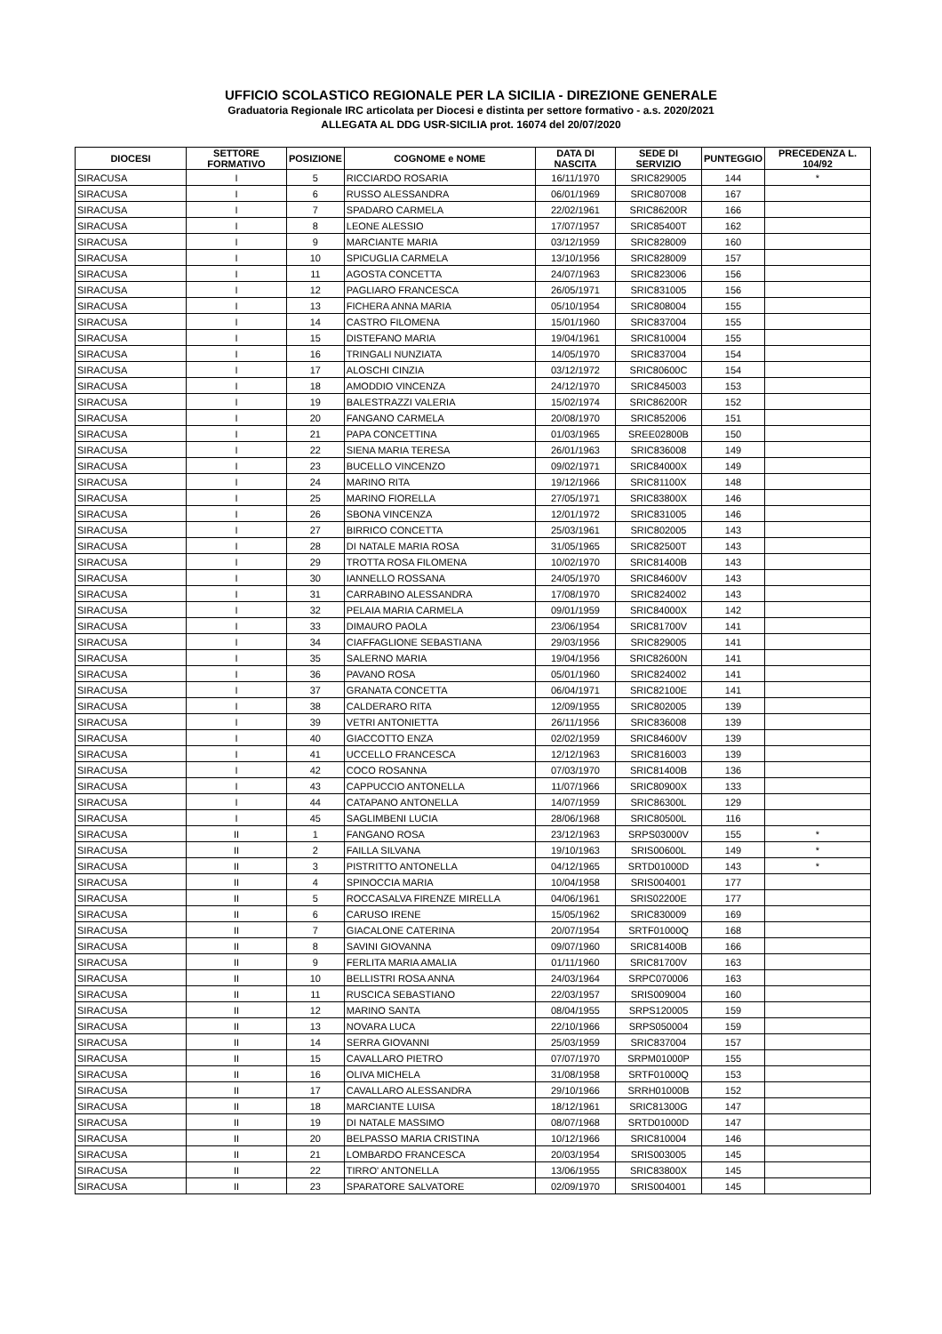UFFICIO SCOLASTICO REGIONALE PER LA SICILIA - DIREZIONE GENERALE
Graduatoria Regionale IRC articolata per Diocesi e distinta per settore formativo - a.s. 2020/2021
ALLEGATA AL DDG USR-SICILIA prot. 16074 del 20/07/2020
| DIOCESI | SETTORE FORMATIVO | POSIZIONE | COGNOME e NOME | DATA DI NASCITA | SEDE DI SERVIZIO | PUNTEGGIO | PRECEDENZA L. 104/92 |
| --- | --- | --- | --- | --- | --- | --- | --- |
| SIRACUSA | I | 5 | RICCIARDO ROSARIA | 16/11/1970 | SRIC829005 | 144 | * |
| SIRACUSA | I | 6 | RUSSO ALESSANDRA | 06/01/1969 | SRIC807008 | 167 | |
| SIRACUSA | I | 7 | SPADARO CARMELA | 22/02/1961 | SRIC86200R | 166 | |
| SIRACUSA | I | 8 | LEONE ALESSIO | 17/07/1957 | SRIC85400T | 162 | |
| SIRACUSA | I | 9 | MARCIANTE MARIA | 03/12/1959 | SRIC828009 | 160 | |
| SIRACUSA | I | 10 | SPICUGLIA CARMELA | 13/10/1956 | SRIC828009 | 157 | |
| SIRACUSA | I | 11 | AGOSTA CONCETTA | 24/07/1963 | SRIC823006 | 156 | |
| SIRACUSA | I | 12 | PAGLIARO FRANCESCA | 26/05/1971 | SRIC831005 | 156 | |
| SIRACUSA | I | 13 | FICHERA ANNA MARIA | 05/10/1954 | SRIC808004 | 155 | |
| SIRACUSA | I | 14 | CASTRO FILOMENA | 15/01/1960 | SRIC837004 | 155 | |
| SIRACUSA | I | 15 | DISTEFANO MARIA | 19/04/1961 | SRIC810004 | 155 | |
| SIRACUSA | I | 16 | TRINGALI NUNZIATA | 14/05/1970 | SRIC837004 | 154 | |
| SIRACUSA | I | 17 | ALOSCHI CINZIA | 03/12/1972 | SRIC80600C | 154 | |
| SIRACUSA | I | 18 | AMODDIO VINCENZA | 24/12/1970 | SRIC845003 | 153 | |
| SIRACUSA | I | 19 | BALESTRAZZI VALERIA | 15/02/1974 | SRIC86200R | 152 | |
| SIRACUSA | I | 20 | FANGANO CARMELA | 20/08/1970 | SRIC852006 | 151 | |
| SIRACUSA | I | 21 | PAPA CONCETTINA | 01/03/1965 | SREE02800B | 150 | |
| SIRACUSA | I | 22 | SIENA MARIA TERESA | 26/01/1963 | SRIC836008 | 149 | |
| SIRACUSA | I | 23 | BUCELLO VINCENZO | 09/02/1971 | SRIC84000X | 149 | |
| SIRACUSA | I | 24 | MARINO RITA | 19/12/1966 | SRIC81100X | 148 | |
| SIRACUSA | I | 25 | MARINO FIORELLA | 27/05/1971 | SRIC83800X | 146 | |
| SIRACUSA | I | 26 | SBONA VINCENZA | 12/01/1972 | SRIC831005 | 146 | |
| SIRACUSA | I | 27 | BIRRICO CONCETTA | 25/03/1961 | SRIC802005 | 143 | |
| SIRACUSA | I | 28 | DI NATALE MARIA ROSA | 31/05/1965 | SRIC82500T | 143 | |
| SIRACUSA | I | 29 | TROTTA ROSA FILOMENA | 10/02/1970 | SRIC81400B | 143 | |
| SIRACUSA | I | 30 | IANNELLO ROSSANA | 24/05/1970 | SRIC84600V | 143 | |
| SIRACUSA | I | 31 | CARRABINO ALESSANDRA | 17/08/1970 | SRIC824002 | 143 | |
| SIRACUSA | I | 32 | PELAIA MARIA CARMELA | 09/01/1959 | SRIC84000X | 142 | |
| SIRACUSA | I | 33 | DIMAURO PAOLA | 23/06/1954 | SRIC81700V | 141 | |
| SIRACUSA | I | 34 | CIAFFAGLIONE SEBASTIANA | 29/03/1956 | SRIC829005 | 141 | |
| SIRACUSA | I | 35 | SALERNO MARIA | 19/04/1956 | SRIC82600N | 141 | |
| SIRACUSA | I | 36 | PAVANO ROSA | 05/01/1960 | SRIC824002 | 141 | |
| SIRACUSA | I | 37 | GRANATA CONCETTA | 06/04/1971 | SRIC82100E | 141 | |
| SIRACUSA | I | 38 | CALDERARO RITA | 12/09/1955 | SRIC802005 | 139 | |
| SIRACUSA | I | 39 | VETRI ANTONIETTA | 26/11/1956 | SRIC836008 | 139 | |
| SIRACUSA | I | 40 | GIACCOTTO ENZA | 02/02/1959 | SRIC84600V | 139 | |
| SIRACUSA | I | 41 | UCCELLO FRANCESCA | 12/12/1963 | SRIC816003 | 139 | |
| SIRACUSA | I | 42 | COCO ROSANNA | 07/03/1970 | SRIC81400B | 136 | |
| SIRACUSA | I | 43 | CAPPUCCIO ANTONELLA | 11/07/1966 | SRIC80900X | 133 | |
| SIRACUSA | I | 44 | CATAPANO ANTONELLA | 14/07/1959 | SRIC86300L | 129 | |
| SIRACUSA | I | 45 | SAGLIMBENI LUCIA | 28/06/1968 | SRIC80500L | 116 | |
| SIRACUSA | II | 1 | FANGANO ROSA | 23/12/1963 | SRPS03000V | 155 | * |
| SIRACUSA | II | 2 | FAILLA SILVANA | 19/10/1963 | SRIS00600L | 149 | * |
| SIRACUSA | II | 3 | PISTRITTO ANTONELLA | 04/12/1965 | SRTD01000D | 143 | * |
| SIRACUSA | II | 4 | SPINOCCIA MARIA | 10/04/1958 | SRIS004001 | 177 | |
| SIRACUSA | II | 5 | ROCCASALVA FIRENZE MIRELLA | 04/06/1961 | SRIS02200E | 177 | |
| SIRACUSA | II | 6 | CARUSO IRENE | 15/05/1962 | SRIC830009 | 169 | |
| SIRACUSA | II | 7 | GIACALONE CATERINA | 20/07/1954 | SRTF01000Q | 168 | |
| SIRACUSA | II | 8 | SAVINI GIOVANNA | 09/07/1960 | SRIC81400B | 166 | |
| SIRACUSA | II | 9 | FERLITA MARIA AMALIA | 01/11/1960 | SRIC81700V | 163 | |
| SIRACUSA | II | 10 | BELLISTRI ROSA ANNA | 24/03/1964 | SRPC070006 | 163 | |
| SIRACUSA | II | 11 | RUSCICA SEBASTIANO | 22/03/1957 | SRIS009004 | 160 | |
| SIRACUSA | II | 12 | MARINO SANTA | 08/04/1955 | SRPS120005 | 159 | |
| SIRACUSA | II | 13 | NOVARA LUCA | 22/10/1966 | SRPS050004 | 159 | |
| SIRACUSA | II | 14 | SERRA GIOVANNI | 25/03/1959 | SRIC837004 | 157 | |
| SIRACUSA | II | 15 | CAVALLARO PIETRO | 07/07/1970 | SRPM01000P | 155 | |
| SIRACUSA | II | 16 | OLIVA MICHELA | 31/08/1958 | SRTF01000Q | 153 | |
| SIRACUSA | II | 17 | CAVALLARO ALESSANDRA | 29/10/1966 | SRRH01000B | 152 | |
| SIRACUSA | II | 18 | MARCIANTE LUISA | 18/12/1961 | SRIC81300G | 147 | |
| SIRACUSA | II | 19 | DI NATALE MASSIMO | 08/07/1968 | SRTD01000D | 147 | |
| SIRACUSA | II | 20 | BELPASSO MARIA CRISTINA | 10/12/1966 | SRIC810004 | 146 | |
| SIRACUSA | II | 21 | LOMBARDO FRANCESCA | 20/03/1954 | SRIS003005 | 145 | |
| SIRACUSA | II | 22 | TIRRO' ANTONELLA | 13/06/1955 | SRIC83800X | 145 | |
| SIRACUSA | II | 23 | SPARATORE SALVATORE | 02/09/1970 | SRIS004001 | 145 | |